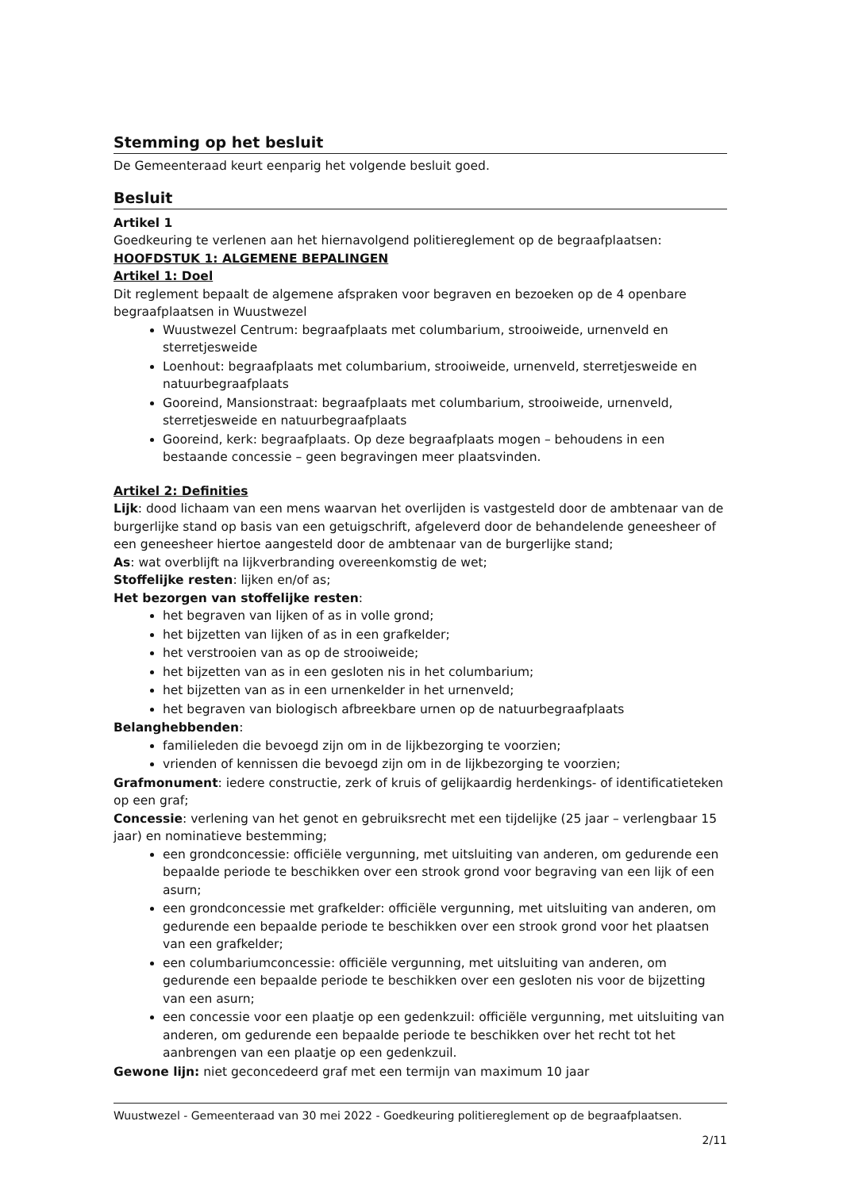Stemming op het besluit
De Gemeenteraad keurt eenparig het volgende besluit goed.
Besluit
Artikel 1
Goedkeuring te verlenen aan het hiernavolgend politiereglement op de begraafplaatsen:
HOOFDSTUK 1: ALGEMENE BEPALINGEN
Artikel 1: Doel
Dit reglement bepaalt de algemene afspraken voor begraven en bezoeken op de 4 openbare begraafplaatsen in Wuustwezel
Wuustwezel Centrum: begraafplaats met columbarium, strooiweide, urnenveld en sterretjesweide
Loenhout: begraafplaats met columbarium, strooiweide, urnenveld, sterretjesweide en natuurbegraafplaats
Gooreind, Mansionstraat: begraafplaats met columbarium, strooiweide, urnenveld, sterretjesweide en natuurbegraafplaats
Gooreind, kerk: begraafplaats. Op deze begraafplaats mogen – behoudens in een bestaande concessie – geen begravingen meer plaatsvinden.
Artikel 2: Definities
Lijk: dood lichaam van een mens waarvan het overlijden is vastgesteld door de ambtenaar van de burgerlijke stand op basis van een getuigschrift, afgeleverd door de behandelende geneesheer of een geneesheer hiertoe aangesteld door de ambtenaar van de burgerlijke stand;
As: wat overblijft na lijkverbranding overeenkomstig de wet;
Stoffelijke resten: lijken en/of as;
Het bezorgen van stoffelijke resten:
het begraven van lijken of as in volle grond;
het bijzetten van lijken of as in een grafkelder;
het verstrooien van as op de strooiweide;
het bijzetten van as in een gesloten nis in het columbarium;
het bijzetten van as in een urnenkelder in het urnenveld;
het begraven van biologisch afbreekbare urnen op de natuurbegraafplaats
Belanghebbenden:
familieleden die bevoegd zijn om in de lijkbezorging te voorzien;
vrienden of kennissen die bevoegd zijn om in de lijkbezorging te voorzien;
Grafmonument: iedere constructie, zerk of kruis of gelijkaardig herdenkings- of identificatieteken op een graf;
Concessie: verlening van het genot en gebruiksrecht met een tijdelijke (25 jaar – verlengbaar 15 jaar) en nominatieve bestemming;
een grondconcessie: officiële vergunning, met uitsluiting van anderen, om gedurende een bepaalde periode te beschikken over een strook grond voor begraving van een lijk of een asurn;
een grondconcessie met grafkelder: officiële vergunning, met uitsluiting van anderen, om gedurende een bepaalde periode te beschikken over een strook grond voor het plaatsen van een grafkelder;
een columbariumconcessie: officiële vergunning, met uitsluiting van anderen, om gedurende een bepaalde periode te beschikken over een gesloten nis voor de bijzetting van een asurn;
een concessie voor een plaatje op een gedenkzuil: officiële vergunning, met uitsluiting van anderen, om gedurende een bepaalde periode te beschikken over het recht tot het aanbrengen van een plaatje op een gedenkzuil.
Gewone lijn: niet geconcedeerd graf met een termijn van maximum 10 jaar
Wuustwezel - Gemeenteraad van 30 mei 2022 - Goedkeuring politiereglement op de begraafplaatsen.
2/11